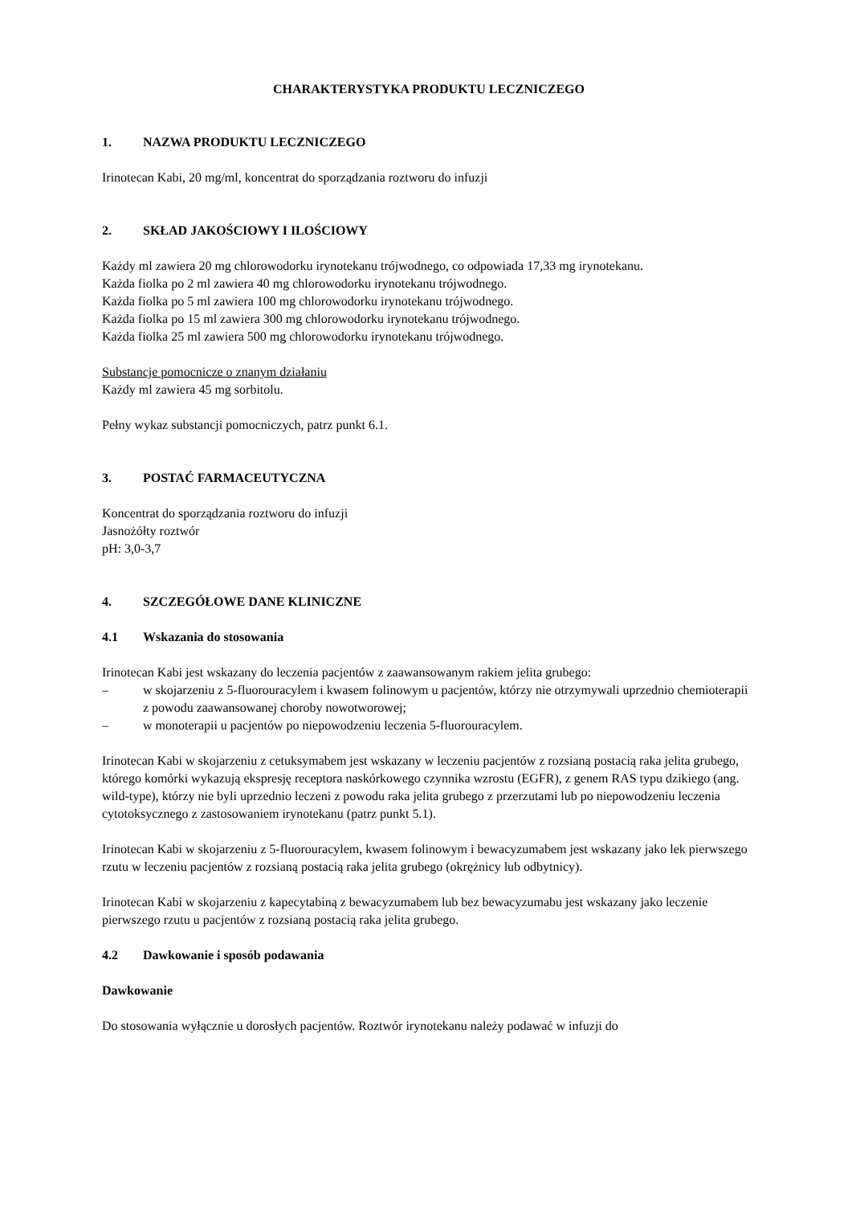CHARAKTERYSTYKA PRODUKTU LECZNICZEGO
1. NAZWA PRODUKTU LECZNICZEGO
Irinotecan Kabi, 20 mg/ml, koncentrat do sporządzania roztworu do infuzji
2. SKŁAD JAKOŚCIOWY I ILOŚCIOWY
Każdy ml zawiera 20 mg chlorowodorku irynotekanu trójwodnego, co odpowiada 17,33 mg irynotekanu.
Każda fiolka po 2 ml zawiera 40 mg chlorowodorku irynotekanu trójwodnego.
Każda fiolka po 5 ml zawiera 100 mg chlorowodorku irynotekanu trójwodnego.
Każda fiolka po 15 ml zawiera 300 mg chlorowodorku irynotekanu trójwodnego.
Każda fiolka 25 ml zawiera 500 mg chlorowodorku irynotekanu trójwodnego.
Substancje pomocnicze o znanym działaniu
Każdy ml zawiera 45 mg sorbitolu.
Pełny wykaz substancji pomocniczych, patrz punkt 6.1.
3. POSTAĆ FARMACEUTYCZNA
Koncentrat do sporządzania roztworu do infuzji
Jasnożółty roztwór
pH: 3,0-3,7
4. SZCZEGÓŁOWE DANE KLINICZNE
4.1 Wskazania do stosowania
Irinotecan Kabi jest wskazany do leczenia pacjentów z zaawansowanym rakiem jelita grubego:
– w skojarzeniu z 5-fluorouracylem i kwasem folinowym u pacjentów, którzy nie otrzymywali uprzednio chemioterapii z powodu zaawansowanej choroby nowotworowej;
– w monoterapii u pacjentów po niepowodzeniu leczenia 5-fluorouracylem.
Irinotecan Kabi w skojarzeniu z cetuksymabem jest wskazany w leczeniu pacjentów z rozsianą postacią raka jelita grubego, którego komórki wykazują ekspresję receptora naskórkowego czynnika wzrostu (EGFR), z genem RAS typu dzikiego (ang. wild-type), którzy nie byli uprzednio leczeni z powodu raka jelita grubego z przerzutami lub po niepowodzeniu leczenia cytotoksycznego z zastosowaniem irynotekanu (patrz punkt 5.1).
Irinotecan Kabi w skojarzeniu z 5-fluorouracylem, kwasem folinowym i bewacyzumabem jest wskazany jako lek pierwszego rzutu w leczeniu pacjentów z rozsianą postacią raka jelita grubego (okrężnicy lub odbytnicy).
Irinotecan Kabi w skojarzeniu z kapecytabiną z bewacyzumabem lub bez bewacyzumabu jest wskazany jako leczenie pierwszego rzutu u pacjentów z rozsianą postacią raka jelita grubego.
4.2 Dawkowanie i sposób podawania
Dawkowanie
Do stosowania wyłącznie u dorosłych pacjentów. Roztwór irynotekanu należy podawać w infuzji do